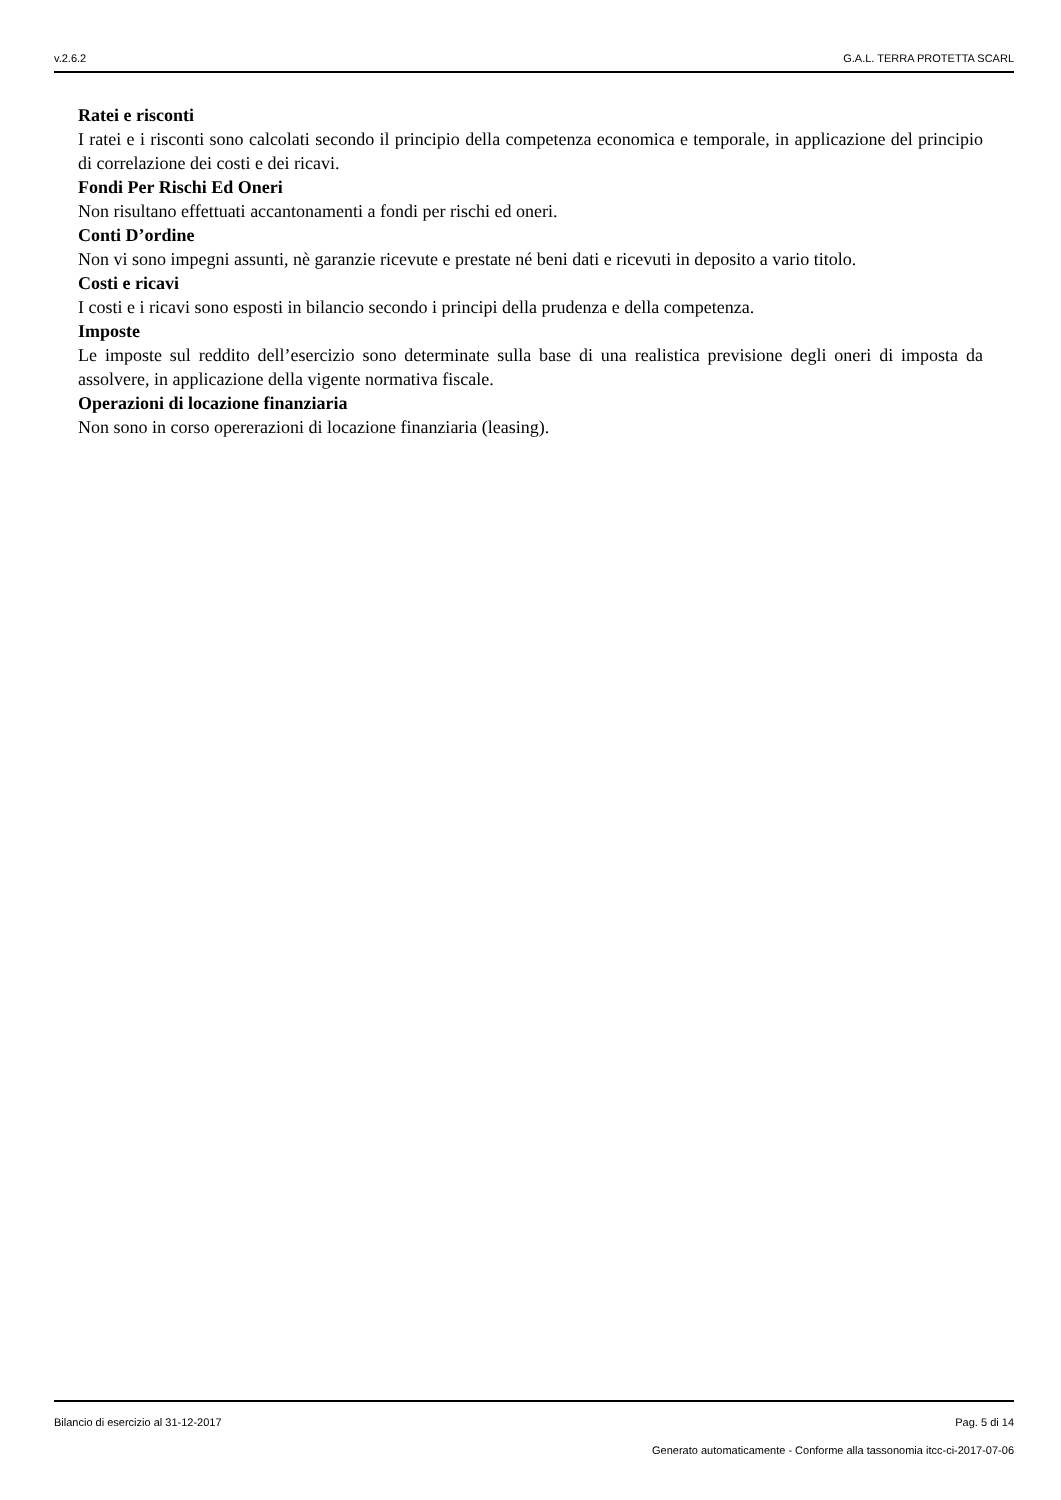v.2.6.2 G.A.L. TERRA PROTETTA SCARL
Ratei e risconti
I ratei e i risconti sono calcolati secondo il principio della competenza economica e temporale, in applicazione del principio di correlazione dei costi e dei ricavi.
Fondi Per Rischi Ed Oneri
Non risultano effettuati accantonamenti a fondi per rischi ed oneri.
Conti D’ordine
Non vi sono impegni assunti, nè garanzie ricevute e prestate né beni dati e ricevuti in deposito a vario titolo.
Costi e ricavi
I costi e i ricavi sono esposti in bilancio secondo i principi della prudenza e della competenza.
Imposte
Le imposte sul reddito dell’esercizio sono determinate sulla base di una realistica previsione degli oneri di imposta da assolvere, in applicazione della vigente normativa fiscale.
Operazioni di locazione finanziaria
Non sono in corso opererazioni di locazione finanziaria (leasing).
Bilancio di esercizio al 31-12-2017 Pag. 5 di 14
Generato automaticamente - Conforme alla tassonomia itcc-ci-2017-07-06